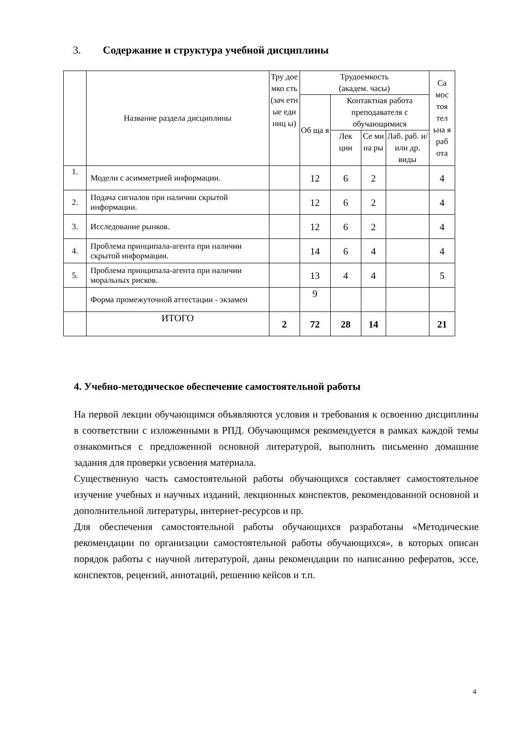3. Содержание и структура учебной дисциплины
| | Название раздела дисциплины | Тру дое мко сть (зач етн ые еди ниц ы) | Трудоемкость (академ. часы) | | | | Са мос тоя тел ьна я раб ота |
| --- | --- | --- | --- | --- | --- | --- | --- |
| | | | Об ща я | Контактная работа преподавателя с обучающимися | | | |
| | | | | Лек ции | Се ми на ры | Лаб. раб. и/или др. виды | |
| 1. | Модели с асимметрией информации. | | 12 | 6 | 2 | | 4 |
| 2. | Подача сигналов при наличии скрытой информации. | | 12 | 6 | 2 | | 4 |
| 3. | Исследование рынков. | | 12 | 6 | 2 | | 4 |
| 4. | Проблема принципала-агента при наличии скрытой информации. | | 14 | 6 | 4 | | 4 |
| 5. | Проблема принципала-агента при наличии моральных рисков. | | 13 | 4 | 4 | | 5 |
| | Форма промежуточной аттестации - экзамен | | 9 | | | | |
| | ИТОГО | 2 | 72 | 28 | 14 | | 21 |
4. Учебно-методическое обеспечение самостоятельной работы
На первой лекции обучающимся объявляются условия и требования к освоению дисциплины в соответствии с изложенными в РПД. Обучающимся рекомендуется в рамках каждой темы ознакомиться с предложенной основной литературой, выполнить письменно домашние задания для проверки усвоения материала.
Существенную часть самостоятельной работы обучающихся составляет самостоятельное изучение учебных и научных изданий, лекционных конспектов, рекомендованной основной и дополнительной литературы, интернет-ресурсов и пр.
Для обеспечения самостоятельной работы обучающихся разработаны «Методические рекомендации по организации самостоятельной работы обучающихся», в которых описан порядок работы с научной литературой, даны рекомендации по написанию рефератов, эссе, конспектов, рецензий, аннотаций, решению кейсов и т.п.
4